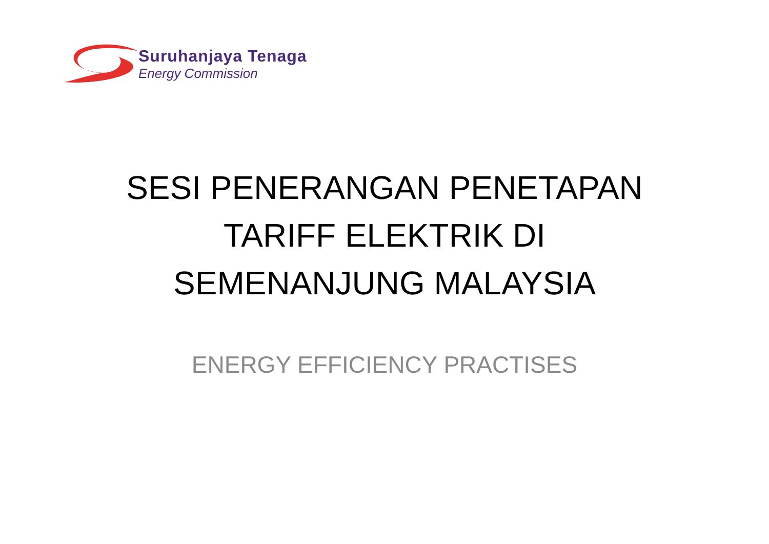Suruhanjaya Tenaga
Energy Commission
SESI PENERANGAN PENETAPAN
TARIFF ELEKTRIK DI
SEMENANJUNG MALAYSIA
ENERGY EFFICIENCY PRACTISES